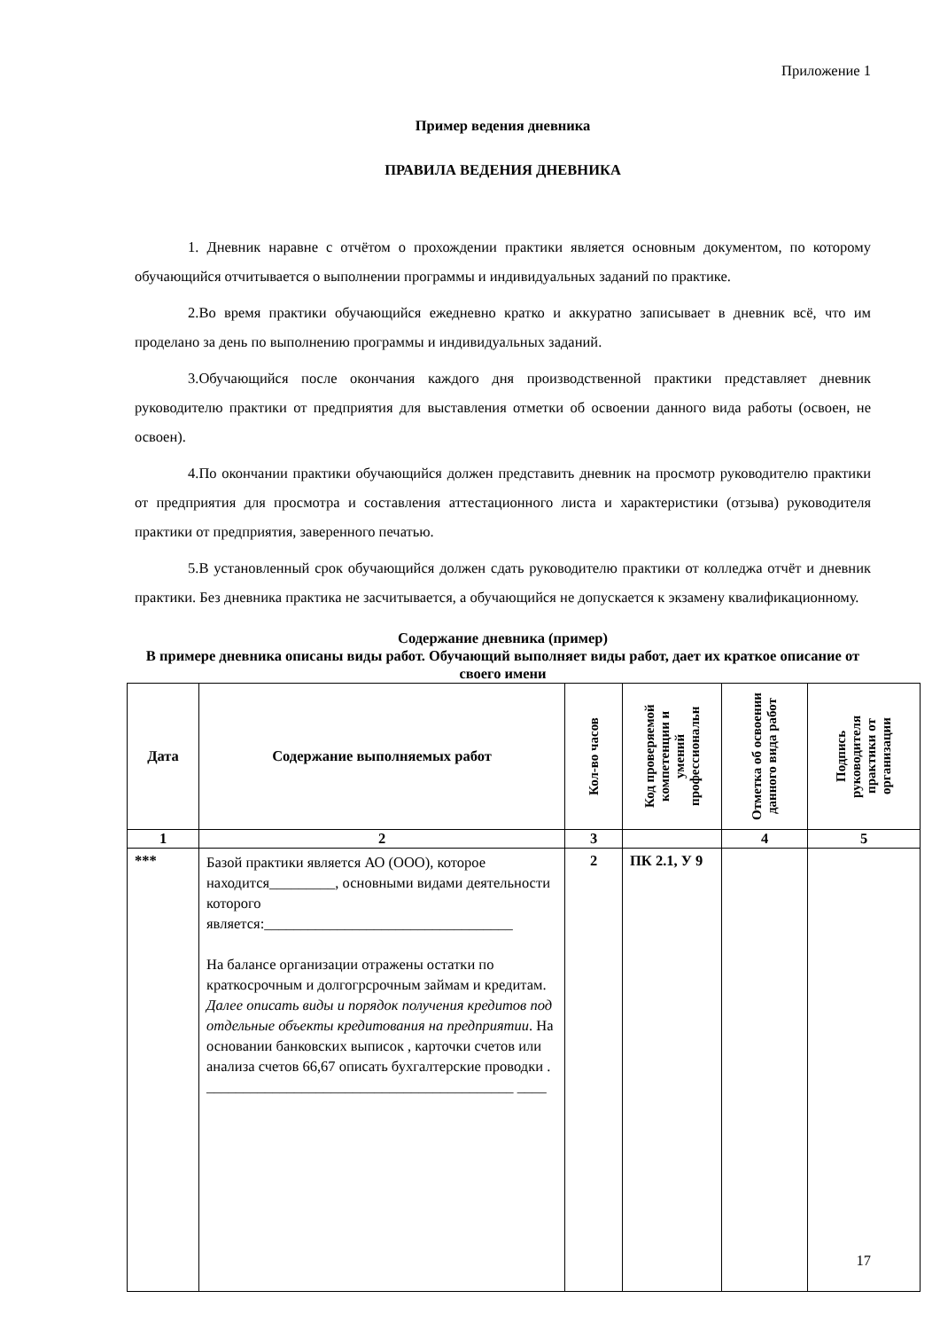Приложение 1
Пример ведения дневника
ПРАВИЛА ВЕДЕНИЯ ДНЕВНИКА
1. Дневник наравне с отчётом о прохождении практики является основным документом, по которому обучающийся отчитывается о выполнении программы и индивидуальных заданий по практике.
2.Во время практики обучающийся ежедневно кратко и аккуратно записывает в дневник всё, что им проделано за день по выполнению программы и индивидуальных заданий.
3.Обучающийся после окончания каждого дня производственной практики представляет дневник руководителю практики от предприятия для выставления отметки об освоении данного вида работы (освоен, не освоен).
4.По окончании практики обучающийся должен представить дневник на просмотр руководителю практики от предприятия для просмотра и составления аттестационного листа и характеристики (отзыва) руководителя практики от предприятия, заверенного печатью.
5.В установленный срок обучающийся должен сдать руководителю практики от колледжа отчёт и дневник практики. Без дневника практика не засчитывается, а обучающийся не допускается к экзамену квалификационному.
Содержание дневника (пример)
В примере дневника описаны виды работ. Обучающий выполняет виды работ, дает их краткое описание от своего имени
| Дата | Содержание выполняемых работ | Кол-во часов | Код проверяемой компетенции и умений профессиональн | Отметка об освоении данного вида работ | Подпись руководителя практики от организации |
| --- | --- | --- | --- | --- | --- |
| 1 | 2 | 3 | | 4 | 5 |
| *** | Базой практики является АО (ООО), которое находится_________, основными видами деятельности которого является:__________________________________ На балансе организации отражены остатки по краткосрочным и долгогрсрочным займам и кредитам. Далее описать виды и порядок получения кредитов под отдельные объекты кредитования на предприятии . На основании банковских выписок , карточки счетов или анализа счетов 66,67 описать бухгалтерские проводки . __________________________________________ ____ | 2 | ПК 2.1, У 9 | | |
17